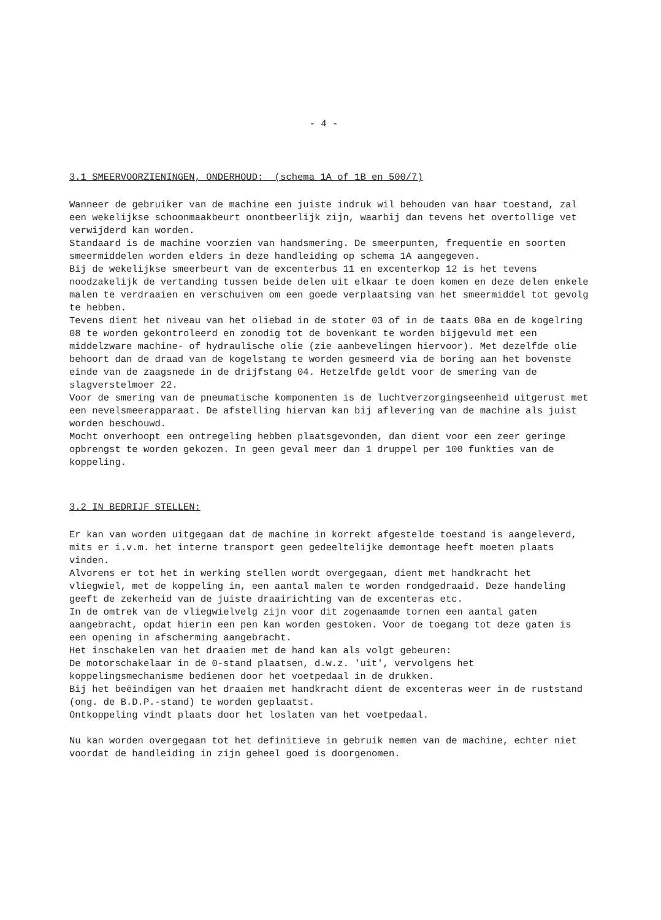- 4 -
3.1 SMEERVOORZIENINGEN, ONDERHOUD: (schema 1A of 1B en 500/7)
Wanneer de gebruiker van de machine een juiste indruk wil behouden van haar toestand, zal een wekelijkse schoonmaakbeurt onontbeerlijk zijn, waarbij dan tevens het overtollige vet verwijderd kan worden.
Standaard is de machine voorzien van handsmering. De smeerpunten, frequentie en soorten smeermiddelen worden elders in deze handleiding op schema 1A aangegeven.
Bij de wekelijkse smeerbeurt van de excenterbus 11 en excenterkop 12 is het tevens noodzakelijk de vertanding tussen beide delen uit elkaar te doen komen en deze delen enkele malen te verdraaien en verschuiven om een goede verplaatsing van het smeermiddel tot gevolg te hebben.
Tevens dient het niveau van het oliebad in de stoter 03 of in de taats 08a en de kogelring 08 te worden gekontroleerd en zonodig tot de bovenkant te worden bijgevuld met een middelzware machine- of hydraulische olie (zie aanbevelingen hiervoor). Met dezelfde olie behoort dan de draad van de kogelstang te worden gesmeerd via de boring aan het bovenste einde van de zaagsnede in de drijfstang 04. Hetzelfde geldt voor de smering van de slagverstelmoer 22.
Voor de smering van de pneumatische komponenten is de luchtverzorgingseenheid uitgerust met een nevelsmeerapparaat. De afstelling hiervan kan bij aflevering van de machine als juist worden beschouwd.
Mocht onverhoopt een ontregeling hebben plaatsgevonden, dan dient voor een zeer geringe opbrengst te worden gekozen. In geen geval meer dan 1 druppel per 100 funkties van de koppeling.
3.2 IN BEDRIJF STELLEN:
Er kan van worden uitgegaan dat de machine in korrekt afgestelde toestand is aangeleverd, mits er i.v.m. het interne transport geen gedeeltelijke demontage heeft moeten plaats vinden.
Alvorens er tot het in werking stellen wordt overgegaan, dient met handkracht het vliegwiel, met de koppeling in, een aantal malen te worden rondgedraaid. Deze handeling geeft de zekerheid van de juiste draairichting van de excenteras etc.
In de omtrek van de vliegwielvelg zijn voor dit zogenaamde tornen een aantal gaten aangebracht, opdat hierin een pen kan worden gestoken. Voor de toegang tot deze gaten is een opening in afscherming aangebracht.
Het inschakelen van het draaien met de hand kan als volgt gebeuren:
De motorschakelaar in de 0-stand plaatsen, d.w.z. 'uit', vervolgens het koppelingsmechanisme bedienen door het voetpedaal in de drukken.
Bij het beëindigen van het draaien met handkracht dient de excenteras weer in de ruststand (ong. de B.D.P.-stand) te worden geplaatst.
Ontkoppeling vindt plaats door het loslaten van het voetpedaal.
Nu kan worden overgegaan tot het definitieve in gebruik nemen van de machine, echter niet voordat de handleiding in zijn geheel goed is doorgenomen.